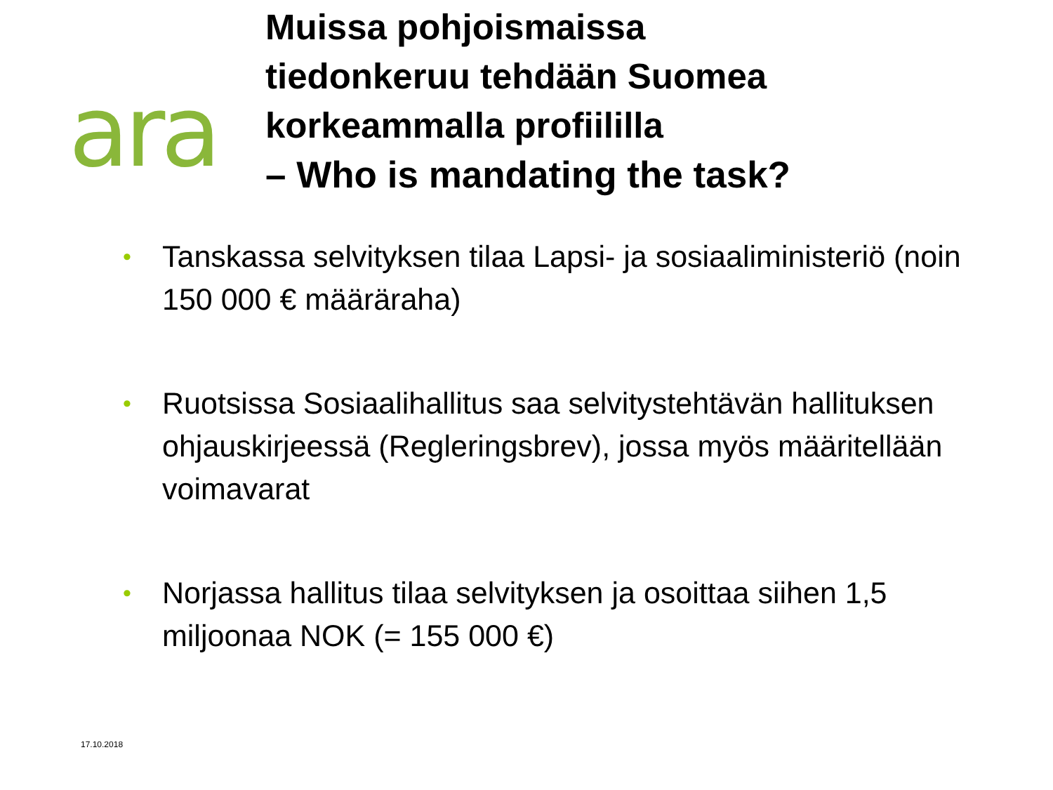ara
Muissa pohjoismaissa
tiedonkeruu tehdään Suomea
korkeammalla profiililla
– Who is mandating the task?
• Tanskassa selvityksen tilaa Lapsi- ja sosiaaliministeriö (noin 150 000 € määräraha)
• Ruotsissa Sosiaalihallitus saa selvitystehtävän hallituksen ohjauskirjeessä (Regleringsbrev), jossa myös määritellään voimavarat
• Norjassa hallitus tilaa selvityksen ja osoittaa siihen 1,5 miljoonaa NOK (= 155 000 €)
17.10.2018